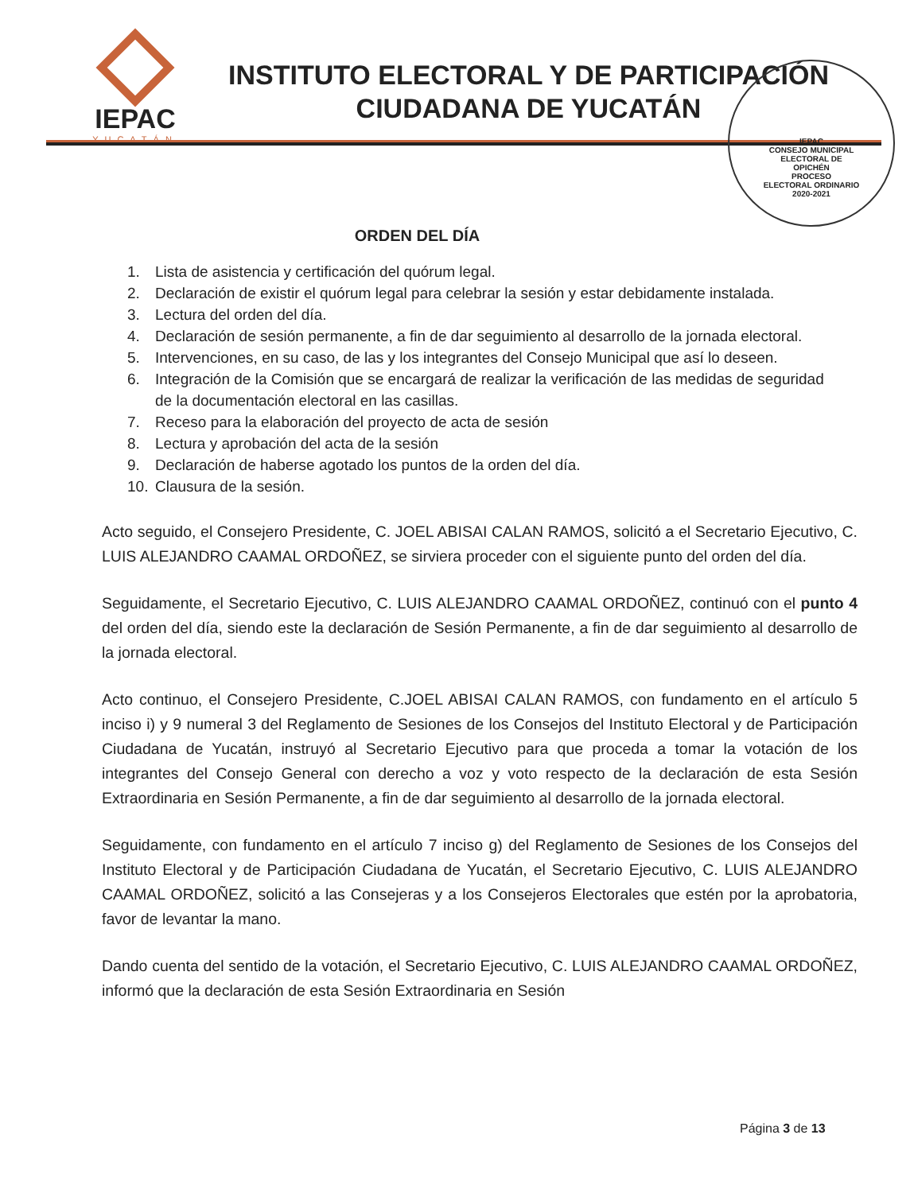IEPAC
YUCATÁN
INSTITUTO ELECTORAL Y DE PARTICIPACIÓN
CIUDADANA DE YUCATÁN
IEPAC
CONSEJO MUNICIPAL
ELECTORAL DE
OPICHÉN
PROCESO
ELECTORAL ORDINARIO
2020-2021
ORDEN DEL DÍA
1. Lista de asistencia y certificación del quórum legal.
2. Declaración de existir el quórum legal para celebrar la sesión y estar debidamente instalada.
3. Lectura del orden del día.
4. Declaración de sesión permanente, a fin de dar seguimiento al desarrollo de la jornada electoral.
5. Intervenciones, en su caso, de las y los integrantes del Consejo Municipal que así lo deseen.
6. Integración de la Comisión que se encargará de realizar la verificación de las medidas de seguridad de la documentación electoral en las casillas.
7. Receso para la elaboración del proyecto de acta de sesión
8. Lectura y aprobación del acta de la sesión
9. Declaración de haberse agotado los puntos de la orden del día.
10. Clausura de la sesión.
Acto seguido, el Consejero Presidente, C. JOEL ABISAI CALAN RAMOS, solicitó a el Secretario Ejecutivo, C. LUIS ALEJANDRO CAAMAL ORDOÑEZ, se sirviera proceder con el siguiente punto del orden del día.
Seguidamente, el Secretario Ejecutivo, C. LUIS ALEJANDRO CAAMAL ORDOÑEZ, continuó con el punto 4 del orden del día, siendo este la declaración de Sesión Permanente, a fin de dar seguimiento al desarrollo de la jornada electoral.
Acto continuo, el Consejero Presidente, C.JOEL ABISAI CALAN RAMOS, con fundamento en el artículo 5 inciso i) y 9 numeral 3 del Reglamento de Sesiones de los Consejos del Instituto Electoral y de Participación Ciudadana de Yucatán, instruyó al Secretario Ejecutivo para que proceda a tomar la votación de los integrantes del Consejo General con derecho a voz y voto respecto de la declaración de esta Sesión Extraordinaria en Sesión Permanente, a fin de dar seguimiento al desarrollo de la jornada electoral.
Seguidamente, con fundamento en el artículo 7 inciso g) del Reglamento de Sesiones de los Consejos del Instituto Electoral y de Participación Ciudadana de Yucatán, el Secretario Ejecutivo, C. LUIS ALEJANDRO CAAMAL ORDOÑEZ, solicitó a las Consejeras y a los Consejeros Electorales que estén por la aprobatoria, favor de levantar la mano.
Dando cuenta del sentido de la votación, el Secretario Ejecutivo, C. LUIS ALEJANDRO CAAMAL ORDOÑEZ, informó que la declaración de esta Sesión Extraordinaria en Sesión
Página 3 de 13